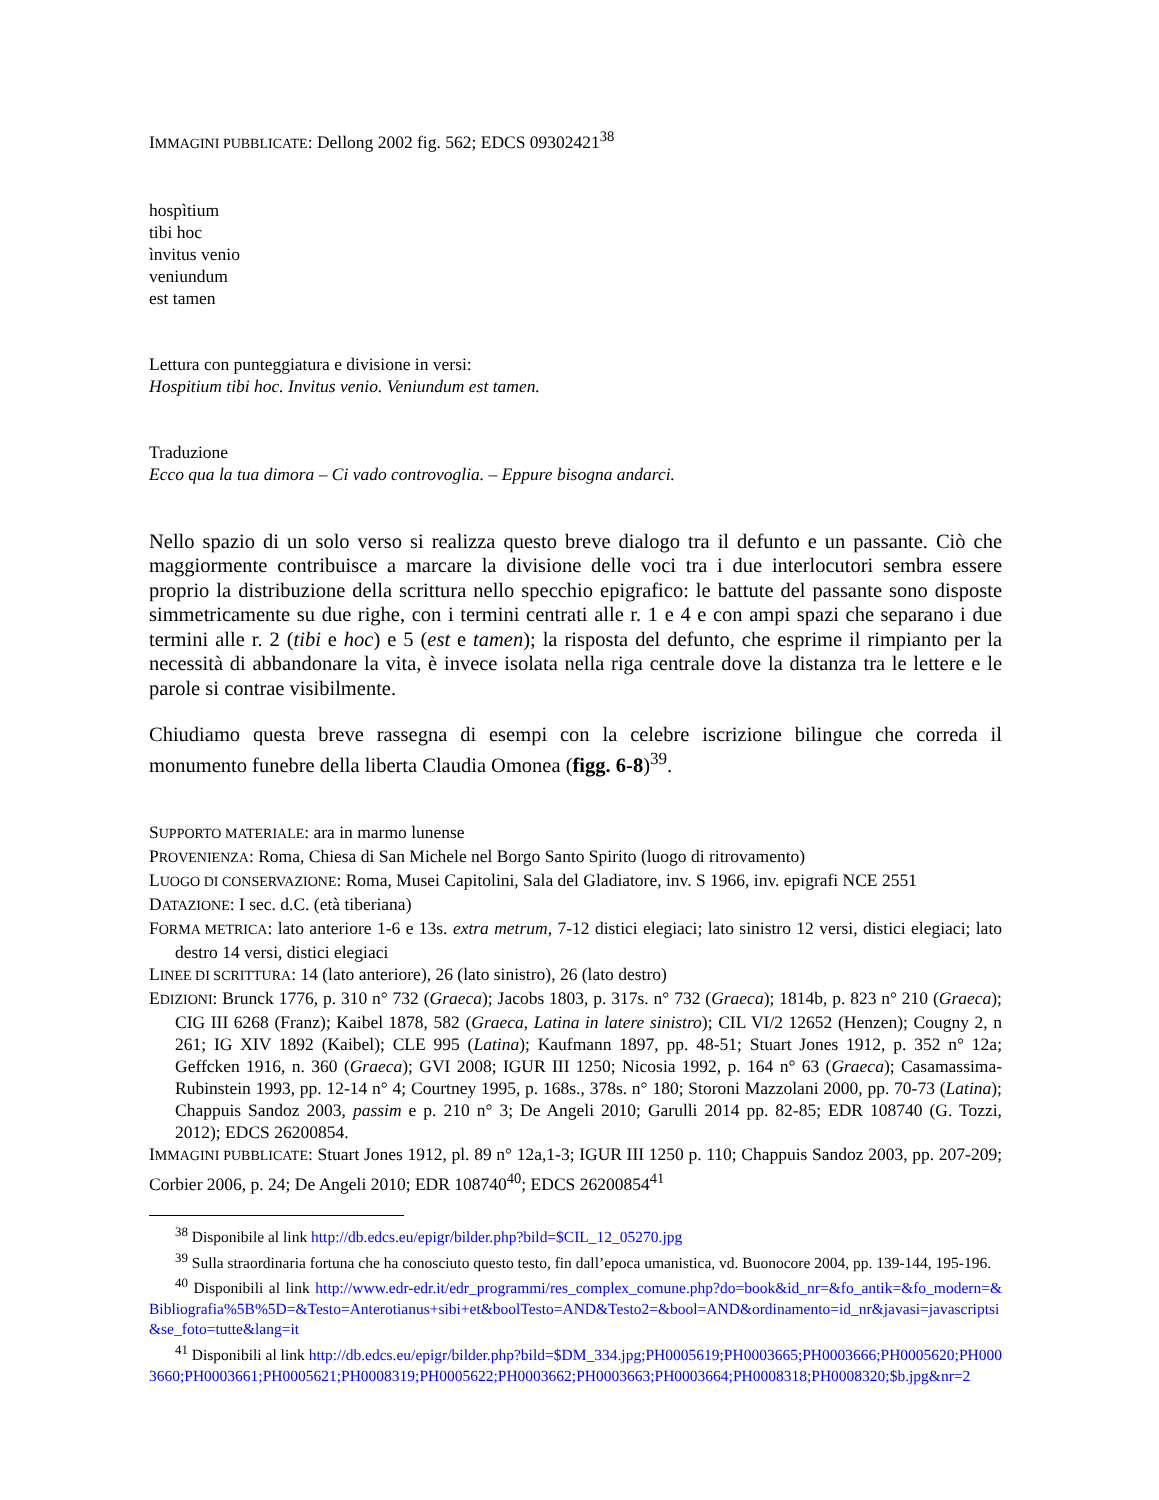IMMAGINI PUBBLICATE: Dellong 2002 fig. 562; EDCS 09302421<sup>38</sup>
hospìtium
tibi hoc
ìnvitus venio
veniundum
est tamen
Lettura con punteggiatura e divisione in versi:
Hospitium tibi hoc. Invitus venio. Veniundum est tamen.
Traduzione
Ecco qua la tua dimora – Ci vado controvoglia. – Eppure bisogna andarci.
Nello spazio di un solo verso si realizza questo breve dialogo tra il defunto e un passante. Ciò che maggiormente contribuisce a marcare la divisione delle voci tra i due interlocutori sembra essere proprio la distribuzione della scrittura nello specchio epigrafico: le battute del passante sono disposte simmetricamente su due righe, con i termini centrati alle r. 1 e 4 e con ampi spazi che separano i due termini alle r. 2 (tibi e hoc) e 5 (est e tamen); la risposta del defunto, che esprime il rimpianto per la necessità di abbandonare la vita, è invece isolata nella riga centrale dove la distanza tra le lettere e le parole si contrae visibilmente.
Chiudiamo questa breve rassegna di esempi con la celebre iscrizione bilingue che correda il monumento funebre della liberta Claudia Omonea (figg. 6-8)<sup>39</sup>.
SUPPORTO MATERIALE: ara in marmo lunense
PROVENIENZA: Roma, Chiesa di San Michele nel Borgo Santo Spirito (luogo di ritrovamento)
LUOGO DI CONSERVAZIONE: Roma, Musei Capitolini, Sala del Gladiatore, inv. S 1966, inv. epigrafi NCE 2551
DATAZIONE: I sec. d.C. (età tiberiana)
FORMA METRICA: lato anteriore 1-6 e 13s. extra metrum, 7-12 distici elegiaci; lato sinistro 12 versi, distici elegiaci; lato destro 14 versi, distici elegiaci
LINEE DI SCRITTURA: 14 (lato anteriore), 26 (lato sinistro), 26 (lato destro)
EDIZIONI: Brunck 1776, p. 310 n° 732 (Graeca); Jacobs 1803, p. 317s. n° 732 (Graeca); 1814b, p. 823 n° 210 (Graeca); CIG III 6268 (Franz); Kaibel 1878, 582 (Graeca, Latina in latere sinistro); CIL VI/2 12652 (Henzen); Cougny 2, n 261; IG XIV 1892 (Kaibel); CLE 995 (Latina); Kaufmann 1897, pp. 48-51; Stuart Jones 1912, p. 352 n° 12a; Geffcken 1916, n. 360 (Graeca); GVI 2008; IGUR III 1250; Nicosia 1992, p. 164 n° 63 (Graeca); Casamassima-Rubinstein 1993, pp. 12-14 n° 4; Courtney 1995, p. 168s., 378s. n° 180; Storoni Mazzolani 2000, pp. 70-73 (Latina); Chappuis Sandoz 2003, passim e p. 210 n° 3; De Angeli 2010; Garulli 2014 pp. 82-85; EDR 108740 (G. Tozzi, 2012); EDCS 26200854.
IMMAGINI PUBBLICATE: Stuart Jones 1912, pl. 89 n° 12a,1-3; IGUR III 1250 p. 110; Chappuis Sandoz 2003, pp. 207-209; Corbier 2006, p. 24; De Angeli 2010; EDR 108740<sup>40</sup>; EDCS 26200854<sup>41</sup>
<sup>38</sup> Disponibile al link http://db.edcs.eu/epigr/bilder.php?bild=$CIL_12_05270.jpg
<sup>39</sup> Sulla straordinaria fortuna che ha conosciuto questo testo, fin dall’epoca umanistica, vd. Buonocore 2004, pp. 139-144, 195-196.
<sup>40</sup> Disponibili al link http://www.edr-edr.it/edr_programmi/res_complex_comune.php?do=book&id_nr=&fo_antik=&fo_modern=&Bibliografia%5B%5D=&Testo=Anterotianus+sibi+et&boolTesto=AND&Testo2=&bool=AND&ordinamento=id_nr&javasi=javascriptsi&se_foto=tutte&lang=it
<sup>41</sup> Disponibili al link http://db.edcs.eu/epigr/bilder.php?bild=$DM_334.jpg;PH0005619;PH0003665;PH0003666;PH0005620;PH0003660;PH0003661;PH0005621;PH0008319;PH0005622;PH0003662;PH0003663;PH0003664;PH0008318;PH0008320;$b.jpg&nr=2